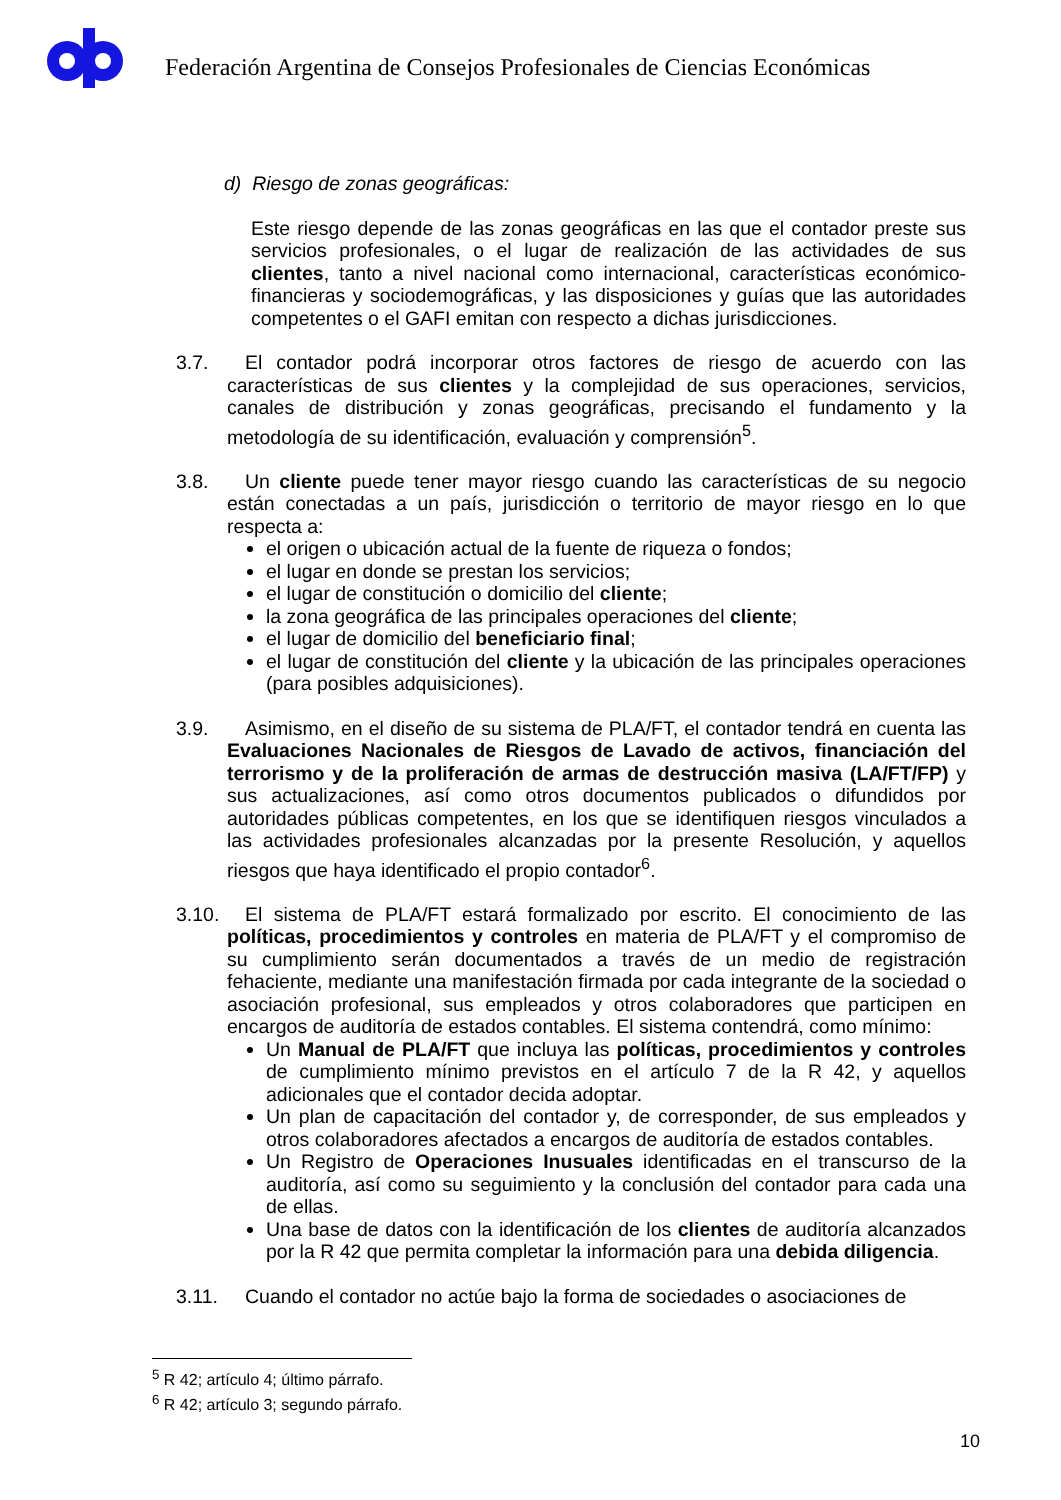Federación Argentina de Consejos Profesionales de Ciencias Económicas
d) Riesgo de zonas geográficas:
Este riesgo depende de las zonas geográficas en las que el contador preste sus servicios profesionales, o el lugar de realización de las actividades de sus clientes, tanto a nivel nacional como internacional, características económico-financieras y sociodemográficas, y las disposiciones y guías que las autoridades competentes o el GAFI emitan con respecto a dichas jurisdicciones.
3.7. El contador podrá incorporar otros factores de riesgo de acuerdo con las características de sus clientes y la complejidad de sus operaciones, servicios, canales de distribución y zonas geográficas, precisando el fundamento y la metodología de su identificación, evaluación y comprensión<sup>5</sup>.
3.8. Un cliente puede tener mayor riesgo cuando las características de su negocio están conectadas a un país, jurisdicción o territorio de mayor riesgo en lo que respecta a:
el origen o ubicación actual de la fuente de riqueza o fondos;
el lugar en donde se prestan los servicios;
el lugar de constitución o domicilio del cliente;
la zona geográfica de las principales operaciones del cliente;
el lugar de domicilio del beneficiario final;
el lugar de constitución del cliente y la ubicación de las principales operaciones (para posibles adquisiciones).
3.9. Asimismo, en el diseño de su sistema de PLA/FT, el contador tendrá en cuenta las Evaluaciones Nacionales de Riesgos de Lavado de activos, financiación del terrorismo y de la proliferación de armas de destrucción masiva (LA/FT/FP) y sus actualizaciones, así como otros documentos publicados o difundidos por autoridades públicas competentes, en los que se identifiquen riesgos vinculados a las actividades profesionales alcanzadas por la presente Resolución, y aquellos riesgos que haya identificado el propio contador<sup>6</sup>.
3.10.
El sistema de PLA/FT estará formalizado por escrito. El conocimiento de las políticas, procedimientos y controles en materia de PLA/FT y el compromiso de su cumplimiento serán documentados a través de un medio de registración fehaciente, mediante una manifestación firmada por cada integrante de la sociedad o asociación profesional, sus empleados y otros colaboradores que participen en encargos de auditoría de estados contables. El sistema contendrá, como mínimo:
Un Manual de PLA/FT que incluya las políticas, procedimientos y controles de cumplimiento mínimo previstos en el artículo 7 de la R 42, y aquellos adicionales que el contador decida adoptar.
Un plan de capacitación del contador y, de corresponder, de sus empleados y otros colaboradores afectados a encargos de auditoría de estados contables.
Un Registro de Operaciones Inusuales identificadas en el transcurso de la auditoría, así como su seguimiento y la conclusión del contador para cada una de ellas.
Una base de datos con la identificación de los clientes de auditoría alcanzados por la R 42 que permita completar la información para una debida diligencia.
3.11.
Cuando el contador no actúe bajo la forma de sociedades o asociaciones de
<sup>5</sup> R 42; artículo 4; último párrafo.
<sup>6</sup> R 42; artículo 3; segundo párrafo.
10